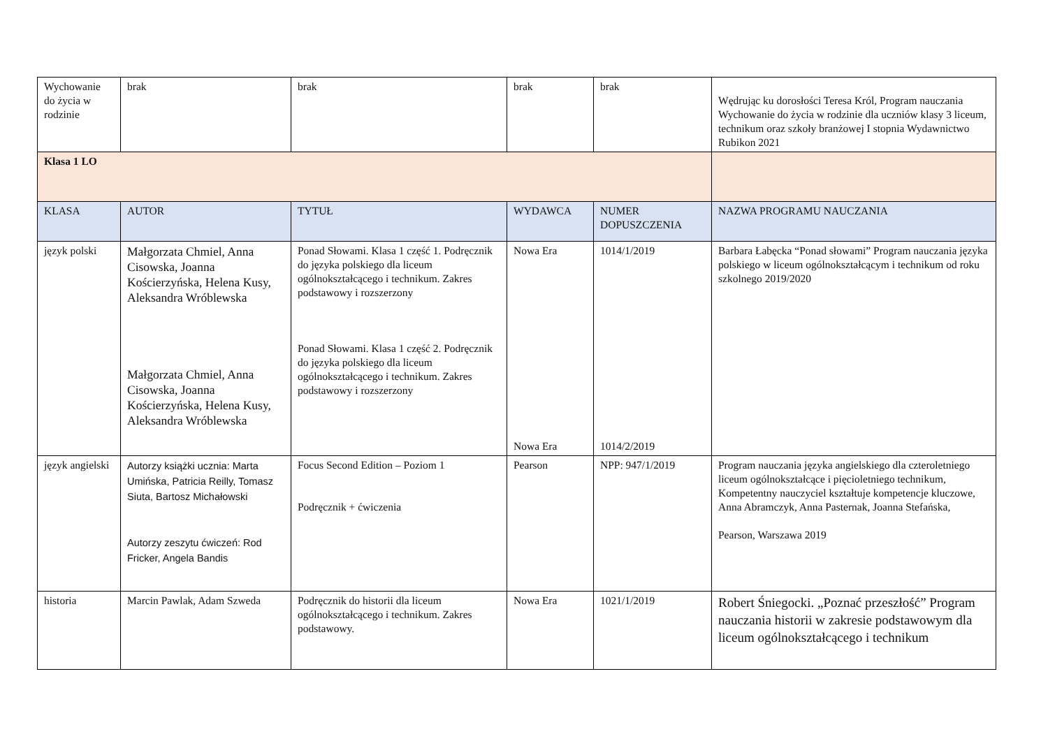| Wychowanie do życia w rodzinie | brak | brak | brak | brak | Wędrując ku dorosłości Teresa Król, Program nauczania Wychowanie do życia w rodzinie dla uczniów klasy 3 liceum, technikum oraz szkoły branżowej I stopnia Wydawnictwo Rubikon 2021 |
| Klasa 1 LO | | | | | |
| KLASA | AUTOR | TYTUŁ | WYDAWCA | NUMER DOPUSZCZENIA | NAZWA PROGRAMU NAUCZANIA |
| język polski | Małgorzata Chmiel, Anna Cisowska, Joanna Kościerzyńska, Helena Kusy, Aleksandra Wróblewska Małgorzata Chmiel, Anna Cisowska, Joanna Kościerzyńska, Helena Kusy, Aleksandra Wróblewska | Ponad Słowami. Klasa 1 część 1. Podręcznik do języka polskiego dla liceum ogólnokształcącego i technikum. Zakres podstawowy i rozszerzony Ponad Słowami. Klasa 1 część 2. Podręcznik do języka polskiego dla liceum ogólnokształcącego i technikum. Zakres podstawowy i rozszerzony | Nowa Era Nowa Era | 1014/1/2019 1014/2/2019 | Barbara Łabęcka “Ponad słowami” Program nauczania języka polskiego w liceum ogólnokształcącym i technikum od roku szkolnego 2019/2020 |
| język angielski | Autorzy książki ucznia: Marta Umińska, Patricia Reilly, Tomasz Siuta, Bartosz Michałowski Autorzy zeszytu ćwiczeń: Rod Fricker, Angela Bandis | Focus Second Edition – Poziom 1 Podręcznik + ćwiczenia | Pearson | NPP: 947/1/2019 | Program nauczania języka angielskiego dla czteroletniego liceum ogólnokształcące i pięcioletniego technikum, Kompetentny nauczyciel kształtuje kompetencje kluczowe, Anna Abramczyk, Anna Pasternak, Joanna Stefańska, Pearson, Warszawa 2019 |
| historia | Marcin Pawlak, Adam Szweda | Podręcznik do historii dla liceum ogólnokształcącego i technikum. Zakres podstawowy. | Nowa Era | 1021/1/2019 | Robert Śniegocki. „Poznać przeszłość” Program nauczania historii w zakresie podstawowym dla liceum ogólnokształcącego i technikum |